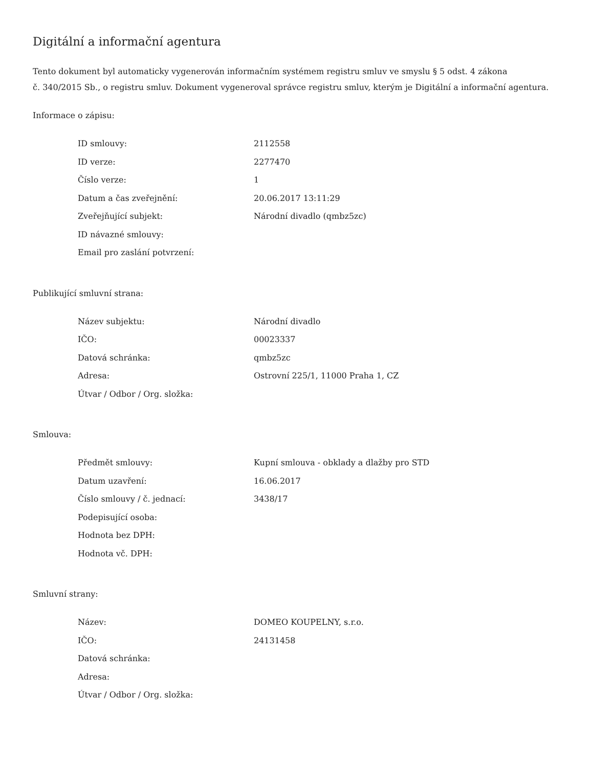Digitální a informační agentura
Tento dokument byl automaticky vygenerován informačním systémem registru smluv ve smyslu § 5 odst. 4 zákona
č. 340/2015 Sb., o registru smluv. Dokument vygeneroval správce registru smluv, kterým je Digitální a informační agentura.
Informace o zápisu:
| ID smlouvy: | 2112558 |
| ID verze: | 2277470 |
| Číslo verze: | 1 |
| Datum a čas zveřejnění: | 20.06.2017 13:11:29 |
| Zveřejňující subjekt: | Národní divadlo (qmbz5zc) |
| ID návazné smlouvy: | |
| Email pro zaslání potvrzení: | |
Publikující smluvní strana:
| Název subjektu: | Národní divadlo |
| IČO: | 00023337 |
| Datová schránka: | qmbz5zc |
| Adresa: | Ostrovní 225/1, 11000 Praha 1, CZ |
| Útvar / Odbor / Org. složka: | |
Smlouva:
| Předmět smlouvy: | Kupní smlouva - obklady a dlažby pro STD |
| Datum uzavření: | 16.06.2017 |
| Číslo smlouvy / č. jednací: | 3438/17 |
| Podepisující osoba: | |
| Hodnota bez DPH: | |
| Hodnota vč. DPH: | |
Smluvní strany:
| Název: | DOMEO KOUPELNY, s.r.o. |
| IČO: | 24131458 |
| Datová schránka: | |
| Adresa: | |
| Útvar / Odbor / Org. složka: | |